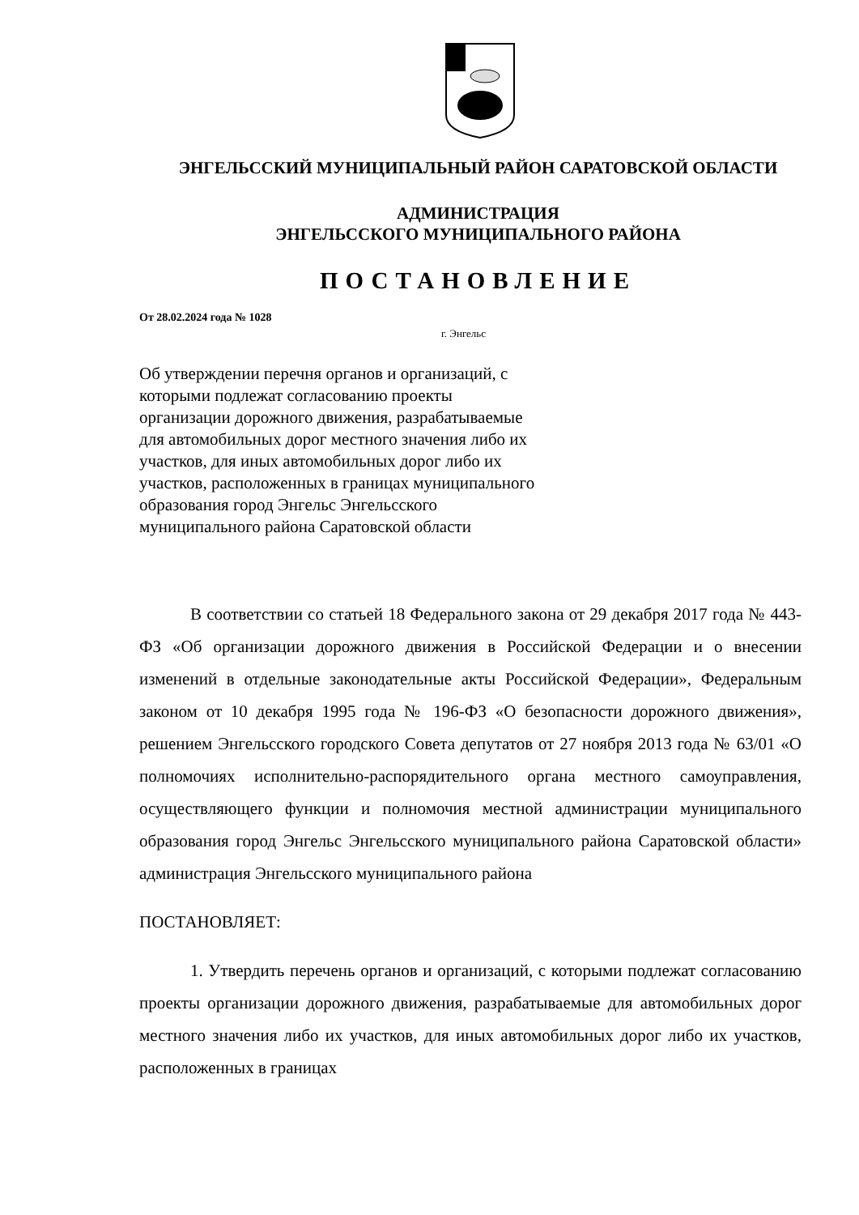ЭНГЕЛЬССКИЙ МУНИЦИПАЛЬНЫЙ РАЙОН САРАТОВСКОЙ ОБЛАСТИ
АДМИНИСТРАЦИЯ
ЭНГЕЛЬССКОГО МУНИЦИПАЛЬНОГО РАЙОНА
ПОСТАНОВЛЕНИЕ
От 28.02.2024 года № 1028
г. Энгельс
Об утверждении перечня органов и организаций, с которыми подлежат согласованию проекты организации дорожного движения, разрабатываемые для автомобильных дорог местного значения либо их участков, для иных автомобильных дорог либо их участков, расположенных в границах муниципального образования город Энгельс Энгельсского муниципального района Саратовской области
В соответствии со статьей 18 Федерального закона от 29 декабря 2017 года № 443-ФЗ «Об организации дорожного движения в Российской Федерации и о внесении изменений в отдельные законодательные акты Российской Федерации», Федеральным законом от 10 декабря 1995 года № 196-ФЗ «О безопасности дорожного движения», решением Энгельсского городского Совета депутатов от 27 ноября 2013 года № 63/01 «О полномочиях исполнительно-распорядительного органа местного самоуправления, осуществляющего функции и полномочия местной администрации муниципального образования город Энгельс Энгельсского муниципального района Саратовской области» администрация Энгельсского муниципального района
ПОСТАНОВЛЯЕТ:
1. Утвердить перечень органов и организаций, с которыми подлежат согласованию проекты организации дорожного движения, разрабатываемые для автомобильных дорог местного значения либо их участков, для иных автомобильных дорог либо их участков, расположенных в границах